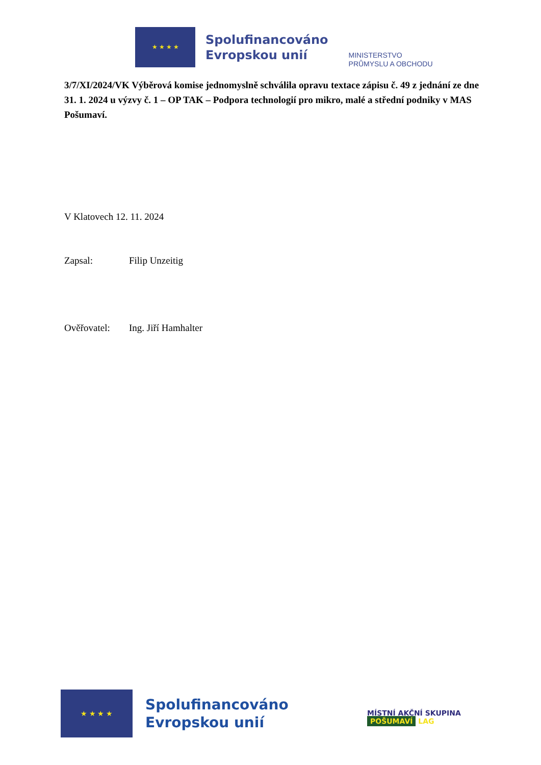★ ★ ★ ★
Spolufinancováno
Evropskou unií
MINISTERSTVO
PRŮMYSLU A OBCHODU
3/7/XI/2024/VK Výběrová komise jednomyslně schválila opravu textace zápisu č. 49 z jednání ze dne 31. 1. 2024 u výzvy č. 1 – OP TAK – Podpora technologií pro mikro, malé a střední podniky v MAS Pošumaví.
V Klatovech 12. 11. 2024
Zapsal: Filip Unzeitig
Ověřovatel: Ing. Jiří Hamhalter
★ ★ ★ ★
Spolufinancováno
Evropskou unií
MÍSTNÍ AKČNÍ SKUPINA
POŠUMAVÍ LAG